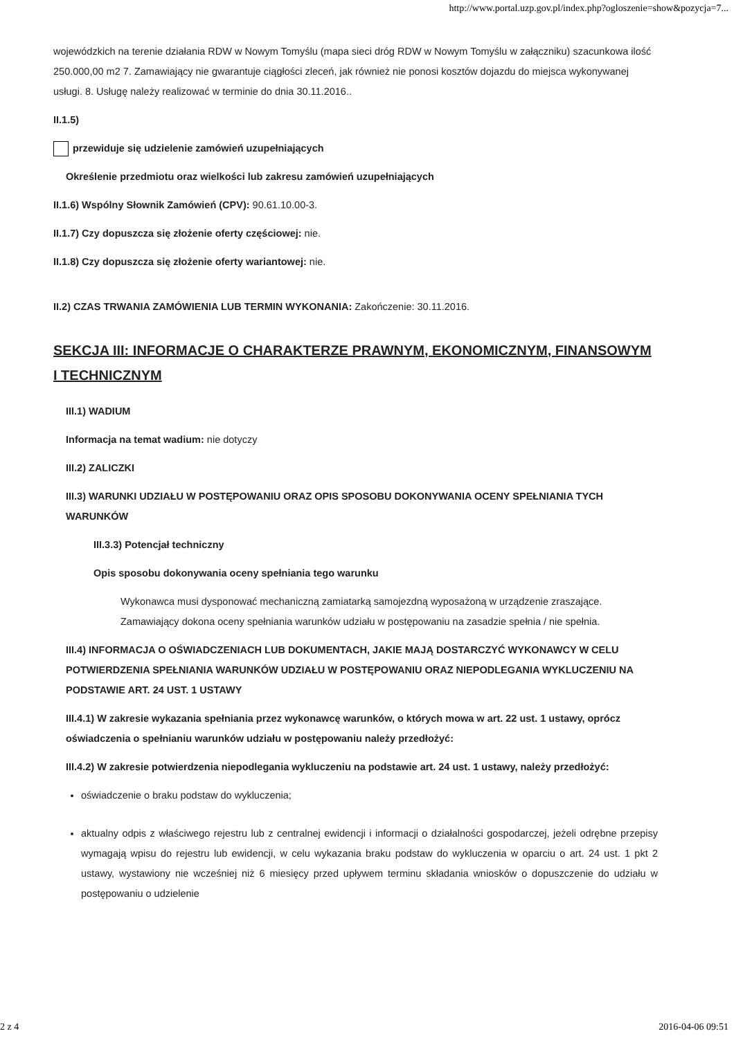http://www.portal.uzp.gov.pl/index.php?ogloszenie=show&pozycja=7...
wojewódzkich na terenie działania RDW w Nowym Tomyślu (mapa sieci dróg RDW w Nowym Tomyślu w załączniku) szacunkowa ilość 250.000,00 m2 7. Zamawiający nie gwarantuje ciągłości zleceń, jak również nie ponosi kosztów dojazdu do miejsca wykonywanej usługi. 8. Usługę należy realizować w terminie do dnia 30.11.2016..
II.1.5)
przewiduje się udzielenie zamówień uzupełniających
Określenie przedmiotu oraz wielkości lub zakresu zamówień uzupełniających
II.1.6) Wspólny Słownik Zamówień (CPV): 90.61.10.00-3.
II.1.7) Czy dopuszcza się złożenie oferty częściowej: nie.
II.1.8) Czy dopuszcza się złożenie oferty wariantowej: nie.
II.2) CZAS TRWANIA ZAMÓWIENIA LUB TERMIN WYKONANIA: Zakończenie: 30.11.2016.
SEKCJA III: INFORMACJE O CHARAKTERZE PRAWNYM, EKONOMICZNYM, FINANSOWYM I TECHNICZNYM
III.1) WADIUM
Informacja na temat wadium: nie dotyczy
III.2) ZALICZKI
III.3) WARUNKI UDZIAŁU W POSTĘPOWANIU ORAZ OPIS SPOSOBU DOKONYWANIA OCENY SPEŁNIANIA TYCH WARUNKÓW
III.3.3) Potencjał techniczny
Opis sposobu dokonywania oceny spełniania tego warunku
Wykonawca musi dysponować mechaniczną zamiatarką samojezdną wyposażoną w urządzenie zraszające. Zamawiający dokona oceny spełniania warunków udziału w postępowaniu na zasadzie spełnia / nie spełnia.
III.4) INFORMACJA O OŚWIADCZENIACH LUB DOKUMENTACH, JAKIE MAJĄ DOSTARCZYĆ WYKONAWCY W CELU POTWIERDZENIA SPEŁNIANIA WARUNKÓW UDZIAŁU W POSTĘPOWANIU ORAZ NIEPODLEGANIA WYKLUCZENIU NA PODSTAWIE ART. 24 UST. 1 USTAWY
III.4.1) W zakresie wykazania spełniania przez wykonawcę warunków, o których mowa w art. 22 ust. 1 ustawy, oprócz oświadczenia o spełnianiu warunków udziału w postępowaniu należy przedłożyć:
III.4.2) W zakresie potwierdzenia niepodlegania wykluczeniu na podstawie art. 24 ust. 1 ustawy, należy przedłożyć:
oświadczenie o braku podstaw do wykluczenia;
aktualny odpis z właściwego rejestru lub z centralnej ewidencji i informacji o działalności gospodarczej, jeżeli odrębne przepisy wymagają wpisu do rejestru lub ewidencji, w celu wykazania braku podstaw do wykluczenia w oparciu o art. 24 ust. 1 pkt 2 ustawy, wystawiony nie wcześniej niż 6 miesięcy przed upływem terminu składania wniosków o dopuszczenie do udziału w postępowaniu o udzielenie
2 z 4 2016-04-06 09:51